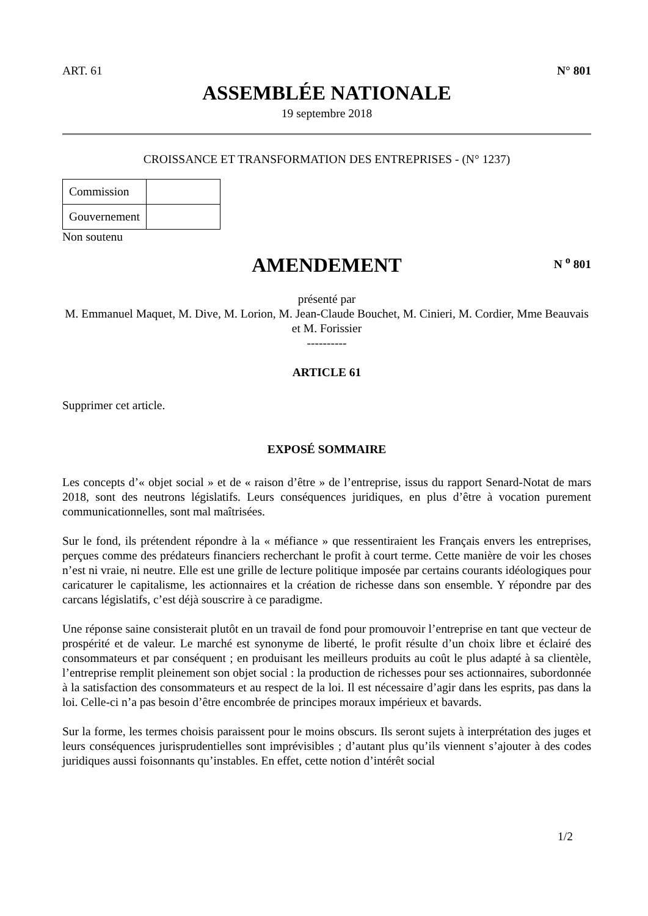ART. 61 N° 801
ASSEMBLÉE NATIONALE
19 septembre 2018
CROISSANCE ET TRANSFORMATION DES ENTREPRISES - (N° 1237)
| Commission | |
| Gouvernement | |
Non soutenu
AMENDEMENT N <sup>o</sup> 801
présenté par
M. Emmanuel Maquet, M. Dive, M. Lorion, M. Jean-Claude Bouchet, M. Cinieri, M. Cordier, Mme Beauvais et M. Forissier
----------
ARTICLE 61
Supprimer cet article.
EXPOSÉ SOMMAIRE
Les concepts d’« objet social » et de « raison d’être » de l’entreprise, issus du rapport Senard-Notat de mars 2018, sont des neutrons législatifs. Leurs conséquences juridiques, en plus d’être à vocation purement communicationnelles, sont mal maîtrisées.
Sur le fond, ils prétendent répondre à la « méfiance » que ressentiraient les Français envers les entreprises, perçues comme des prédateurs financiers recherchant le profit à court terme. Cette manière de voir les choses n’est ni vraie, ni neutre. Elle est une grille de lecture politique imposée par certains courants idéologiques pour caricaturer le capitalisme, les actionnaires et la création de richesse dans son ensemble. Y répondre par des carcans législatifs, c’est déjà souscrire à ce paradigme.
Une réponse saine consisterait plutôt en un travail de fond pour promouvoir l’entreprise en tant que vecteur de prospérité et de valeur. Le marché est synonyme de liberté, le profit résulte d’un choix libre et éclairé des consommateurs et par conséquent ; en produisant les meilleurs produits au coût le plus adapté à sa clientèle, l’entreprise remplit pleinement son objet social : la production de richesses pour ses actionnaires, subordonnée à la satisfaction des consommateurs et au respect de la loi. Il est nécessaire d’agir dans les esprits, pas dans la loi. Celle-ci n’a pas besoin d’être encombrée de principes moraux impérieux et bavards.
Sur la forme, les termes choisis paraissent pour le moins obscurs. Ils seront sujets à interprétation des juges et leurs conséquences jurisprudentielles sont imprévisibles ; d’autant plus qu’ils viennent s’ajouter à des codes juridiques aussi foisonnants qu’instables. En effet, cette notion d’intérêt social
1/2